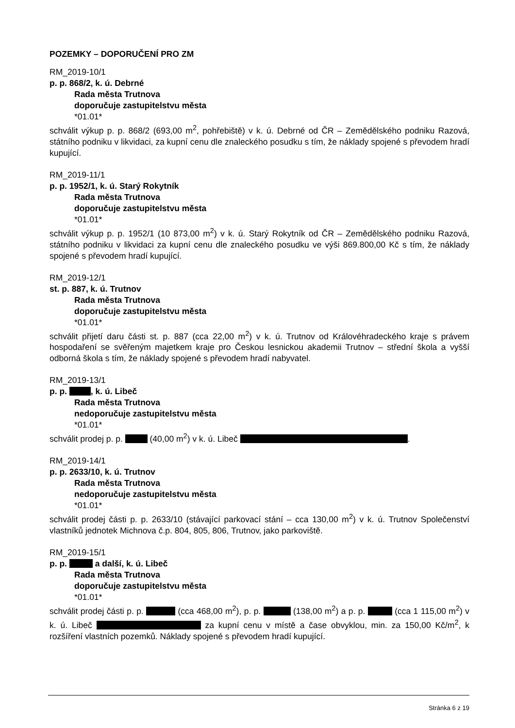POZEMKY – DOPORUČENÍ PRO ZM
RM_2019-10/1
p. p. 868/2, k. ú. Debrné
Rada města Trutnova
doporučuje zastupitelstvu města
*01.01*
schválit výkup p. p. 868/2 (693,00 m<sup>2</sup>, pohřebiště) v k. ú. Debrné od ČR – Zemědělského podniku Razová, státního podniku v likvidaci, za kupní cenu dle znaleckého posudku s tím, že náklady spojené s převodem hradí kupující.
RM_2019-11/1
p. p. 1952/1, k. ú. Starý Rokytník
Rada města Trutnova
doporučuje zastupitelstvu města
*01.01*
schválit výkup p. p. 1952/1 (10 873,00 m<sup>2</sup>) v k. ú. Starý Rokytník od ČR – Zemědělského podniku Razová, státního podniku v likvidaci za kupní cenu dle znaleckého posudku ve výši 869.800,00 Kč s tím, že náklady spojené s převodem hradí kupující.
RM_2019-12/1
st. p. 887, k. ú. Trutnov
Rada města Trutnova
doporučuje zastupitelstvu města
*01.01*
schválit přijetí daru části st. p. 887 (cca 22,00 m<sup>2</sup>) v k. ú. Trutnov od Královéhradeckého kraje s právem hospodaření se svěřeným majetkem kraje pro Českou lesnickou akademii Trutnov – střední škola a vyšší odborná škola s tím, že náklady spojené s převodem hradí nabyvatel.
RM_2019-13/1
p. p. , k. ú. Libeč
Rada města Trutnova
nedoporučuje zastupitelstvu města
*01.01*
schválit prodej p. p. (40,00 m<sup>2</sup>) v k. ú. Libeč .
RM_2019-14/1
p. p. 2633/10, k. ú. Trutnov
Rada města Trutnova
nedoporučuje zastupitelstvu města
*01.01*
schválit prodej části p. p. 2633/10 (stávající parkovací stání – cca 130,00 m<sup>2</sup>) v k. ú. Trutnov Společenství vlastníků jednotek Michnova č.p. 804, 805, 806, Trutnov, jako parkoviště.
RM_2019-15/1
p. p. a další, k. ú. Libeč
Rada města Trutnova
doporučuje zastupitelstvu města
*01.01*
schválit prodej části p. p. (cca 468,00 m<sup>2</sup>), p. p. (138,00 m<sup>2</sup>) a p. p. (cca 1 115,00 m<sup>2</sup>) v k. ú. Libeč za kupní cenu v místě a čase obvyklou, min. za 150,00 Kč/m<sup>2</sup>, k rozšíření vlastních pozemků. Náklady spojené s převodem hradí kupující.
Stránka 6 z 19